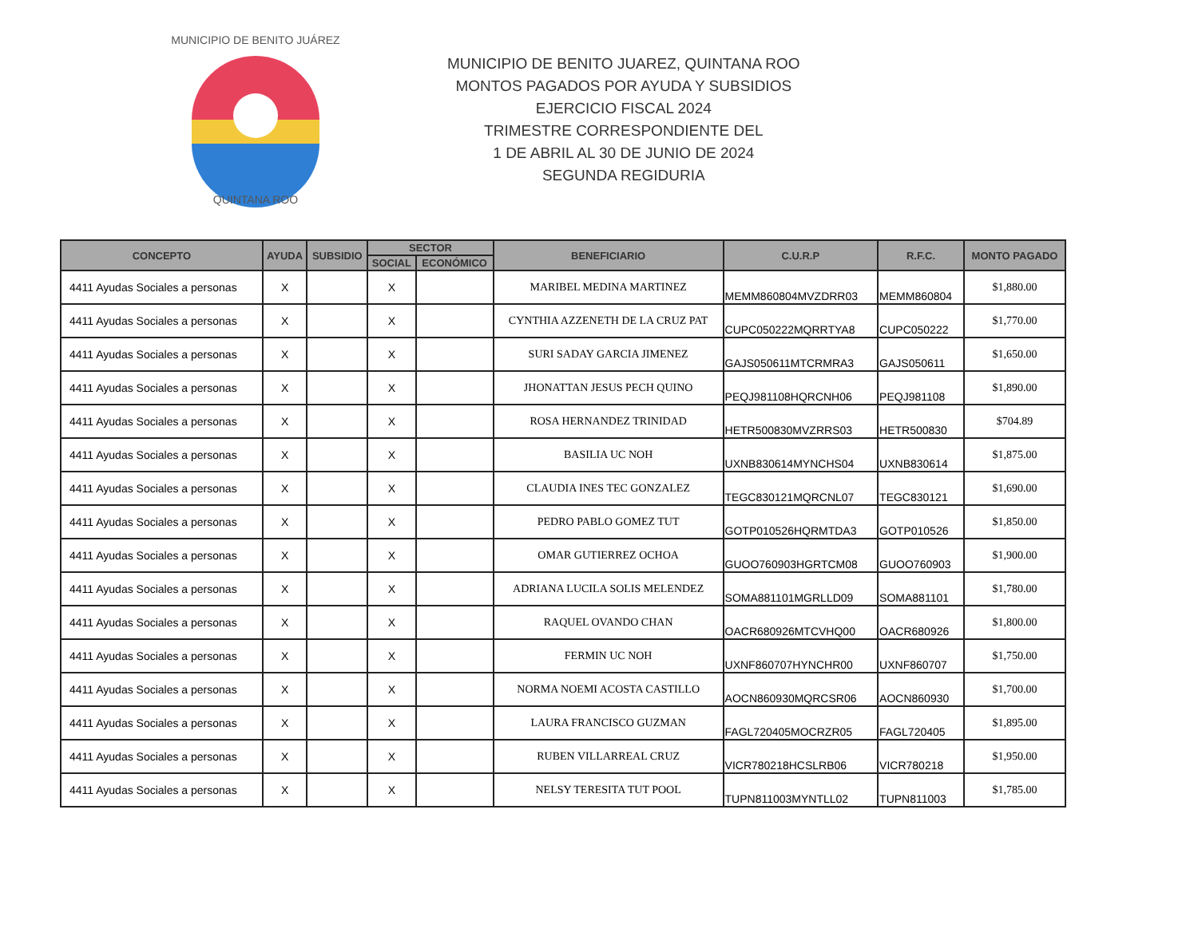MUNICIPIO DE BENITO JUÁREZ
QUINTANA ROO
MUNICIPIO DE BENITO JUAREZ, QUINTANA ROO
MONTOS PAGADOS POR AYUDA Y SUBSIDIOS
EJERCICIO FISCAL 2024
TRIMESTRE CORRESPONDIENTE DEL
1 DE ABRIL AL 30 DE JUNIO DE 2024
SEGUNDA REGIDURIA
| CONCEPTO | AYUDA | SUBSIDIO | SECTOR | | BENEFICIARIO | C.U.R.P | R.F.C. | MONTO PAGADO |
| --- | --- | --- | --- | --- | --- | --- | --- | --- |
| | | | SOCIAL | ECONÓMICO | | | | |
| 4411 Ayudas Sociales a personas | X | | X | | MARIBEL MEDINA MARTINEZ | MEMM860804MVZDRR03 | MEMM860804 | $1,880.00 |
| 4411 Ayudas Sociales a personas | X | | X | | CYNTHIA AZZENETH DE LA CRUZ PAT | CUPC050222MQRRTYA8 | CUPC050222 | $1,770.00 |
| 4411 Ayudas Sociales a personas | X | | X | | SURI SADAY GARCIA JIMENEZ | GAJS050611MTCRMRA3 | GAJS050611 | $1,650.00 |
| 4411 Ayudas Sociales a personas | X | | X | | JHONATTAN JESUS PECH QUINO | PEQJ981108HQRCNH06 | PEQJ981108 | $1,890.00 |
| 4411 Ayudas Sociales a personas | X | | X | | ROSA HERNANDEZ TRINIDAD | HETR500830MVZRRS03 | HETR500830 | $704.89 |
| 4411 Ayudas Sociales a personas | X | | X | | BASILIA UC NOH | UXNB830614MYNCHS04 | UXNB830614 | $1,875.00 |
| 4411 Ayudas Sociales a personas | X | | X | | CLAUDIA INES TEC GONZALEZ | TEGC830121MQRCNL07 | TEGC830121 | $1,690.00 |
| 4411 Ayudas Sociales a personas | X | | X | | PEDRO PABLO GOMEZ TUT | GOTP010526HQRMTDA3 | GOTP010526 | $1,850.00 |
| 4411 Ayudas Sociales a personas | X | | X | | OMAR GUTIERREZ OCHOA | GUOO760903HGRTCM08 | GUOO760903 | $1,900.00 |
| 4411 Ayudas Sociales a personas | X | | X | | ADRIANA LUCILA SOLIS MELENDEZ | SOMA881101MGRLLD09 | SOMA881101 | $1,780.00 |
| 4411 Ayudas Sociales a personas | X | | X | | RAQUEL OVANDO CHAN | OACR680926MTCVHQ00 | OACR680926 | $1,800.00 |
| 4411 Ayudas Sociales a personas | X | | X | | FERMIN UC NOH | UXNF860707HYNCHR00 | UXNF860707 | $1,750.00 |
| 4411 Ayudas Sociales a personas | X | | X | | NORMA NOEMI ACOSTA CASTILLO | AOCN860930MQRCSR06 | AOCN860930 | $1,700.00 |
| 4411 Ayudas Sociales a personas | X | | X | | LAURA FRANCISCO GUZMAN | FAGL720405MOCRZR05 | FAGL720405 | $1,895.00 |
| 4411 Ayudas Sociales a personas | X | | X | | RUBEN VILLARREAL CRUZ | VICR780218HCSLRB06 | VICR780218 | $1,950.00 |
| 4411 Ayudas Sociales a personas | X | | X | | NELSY TERESITA TUT POOL | TUPN811003MYNTLL02 | TUPN811003 | $1,785.00 |